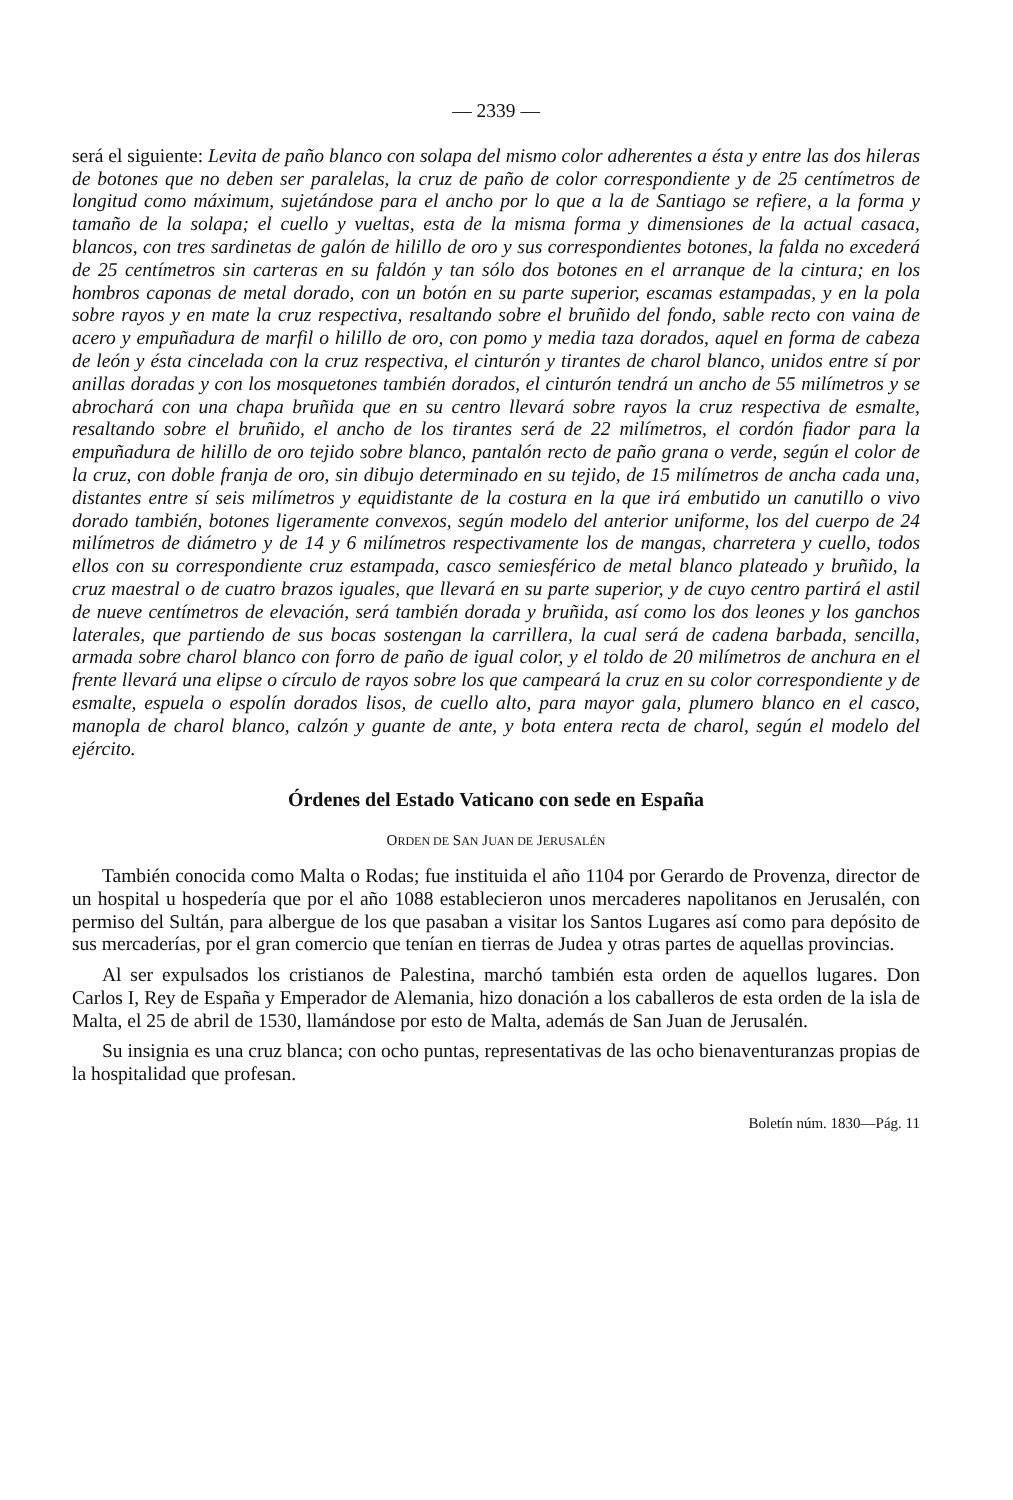— 2339 —
será el siguiente: Levita de paño blanco con solapa del mismo color adherentes a ésta y entre las dos hileras de botones que no deben ser paralelas, la cruz de paño de color correspondiente y de 25 centímetros de longitud como máximum, sujetándose para el ancho por lo que a la de Santiago se refiere, a la forma y tamaño de la solapa; el cuello y vueltas, esta de la misma forma y dimensiones de la actual casaca, blancos, con tres sardinetas de galón de hilillo de oro y sus correspondientes botones, la falda no excederá de 25 centímetros sin carteras en su faldón y tan sólo dos botones en el arranque de la cintura; en los hombros caponas de metal dorado, con un botón en su parte superior, escamas estampadas, y en la pola sobre rayos y en mate la cruz respectiva, resaltando sobre el bruñido del fondo, sable recto con vaina de acero y empuñadura de marfil o hilillo de oro, con pomo y media taza dorados, aquel en forma de cabeza de león y ésta cincelada con la cruz respectiva, el cinturón y tirantes de charol blanco, unidos entre sí por anillas doradas y con los mosquetones también dorados, el cinturón tendrá un ancho de 55 milímetros y se abrochará con una chapa bruñida que en su centro llevará sobre rayos la cruz respectiva de esmalte, resaltando sobre el bruñido, el ancho de los tirantes será de 22 milímetros, el cordón fiador para la empuñadura de hilillo de oro tejido sobre blanco, pantalón recto de paño grana o verde, según el color de la cruz, con doble franja de oro, sin dibujo determinado en su tejido, de 15 milímetros de ancha cada una, distantes entre sí seis milímetros y equidistante de la costura en la que irá embutido un canutillo o vivo dorado también, botones ligeramente convexos, según modelo del anterior uniforme, los del cuerpo de 24 milímetros de diámetro y de 14 y 6 milímetros respectivamente los de mangas, charretera y cuello, todos ellos con su correspondiente cruz estampada, casco semiesférico de metal blanco plateado y bruñido, la cruz maestral o de cuatro brazos iguales, que llevará en su parte superior, y de cuyo centro partirá el astil de nueve centímetros de elevación, será también dorada y bruñida, así como los dos leones y los ganchos laterales, que partiendo de sus bocas sostengan la carrillera, la cual será de cadena barbada, sencilla, armada sobre charol blanco con forro de paño de igual color, y el toldo de 20 milímetros de anchura en el frente llevará una elipse o círculo de rayos sobre los que campeará la cruz en su color correspondiente y de esmalte, espuela o espolín dorados lisos, de cuello alto, para mayor gala, plumero blanco en el casco, manopla de charol blanco, calzón y guante de ante, y bota entera recta de charol, según el modelo del ejército.
Órdenes del Estado Vaticano con sede en España
ORDEN DE SAN JUAN DE JERUSALÉN
También conocida como Malta o Rodas; fue instituida el año 1104 por Gerardo de Provenza, director de un hospital u hospedería que por el año 1088 establecieron unos mercaderes napolitanos en Jerusalén, con permiso del Sultán, para albergue de los que pasaban a visitar los Santos Lugares así como para depósito de sus mercaderías, por el gran comercio que tenían en tierras de Judea y otras partes de aquellas provincias.
Al ser expulsados los cristianos de Palestina, marchó también esta orden de aquellos lugares. Don Carlos I, Rey de España y Emperador de Alemania, hizo donación a los caballeros de esta orden de la isla de Malta, el 25 de abril de 1530, llamándose por esto de Malta, además de San Juan de Jerusalén.
Su insignia es una cruz blanca; con ocho puntas, representativas de las ocho bienaventuranzas propias de la hospitalidad que profesan.
Boletín núm. 1830—Pág. 11